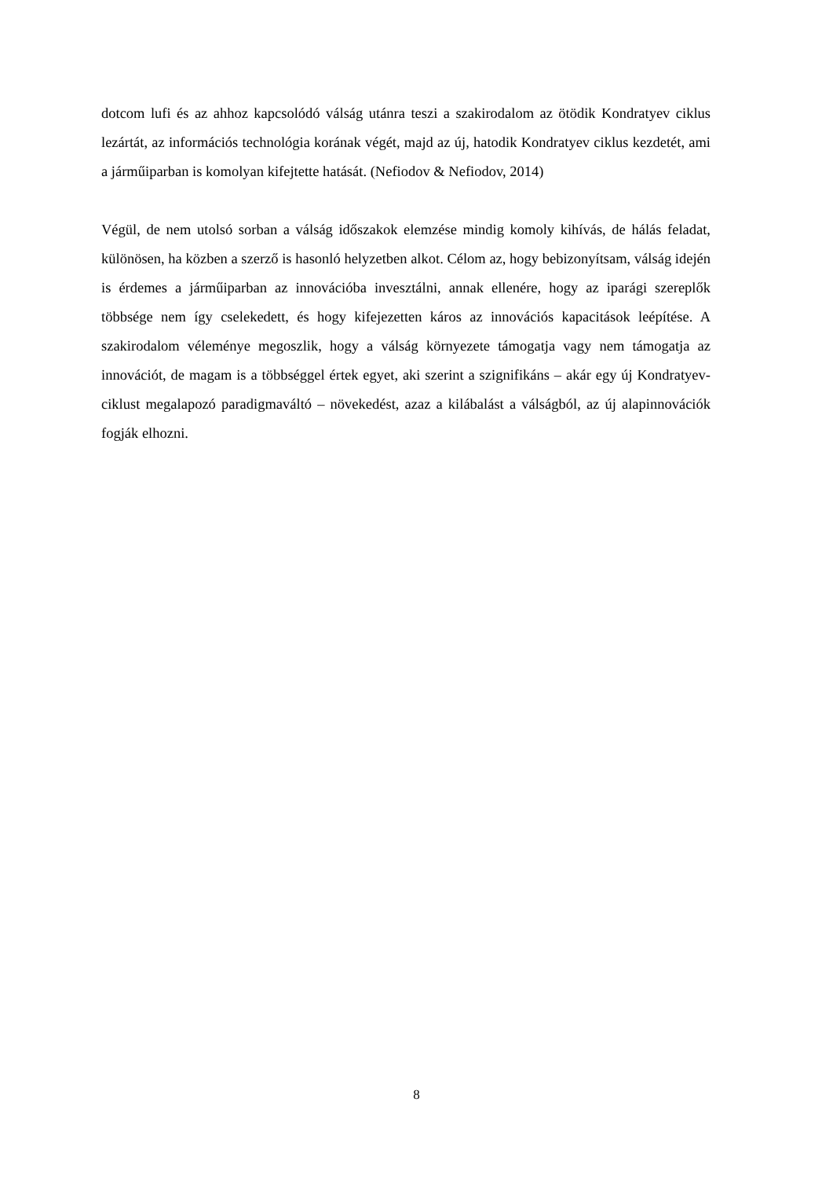dotcom lufi és az ahhoz kapcsolódó válság utánra teszi a szakirodalom az ötödik Kondratyev ciklus lezártát, az információs technológia korának végét, majd az új, hatodik Kondratyev ciklus kezdetét, ami a járműiparban is komolyan kifejtette hatását. (Nefiodov & Nefiodov, 2014)
Végül, de nem utolsó sorban a válság időszakok elemzése mindig komoly kihívás, de hálás feladat, különösen, ha közben a szerző is hasonló helyzetben alkot. Célom az, hogy bebizonyítsam, válság idején is érdemes a járműiparban az innovációba invesztálni, annak ellenére, hogy az iparági szereplők többsége nem így cselekedett, és hogy kifejezetten káros az innovációs kapacitások leépítése. A szakirodalom véleménye megoszlik, hogy a válság környezete támogatja vagy nem támogatja az innovációt, de magam is a többséggel értek egyet, aki szerint a szignifikáns – akár egy új Kondratyev-ciklust megalapozó paradigmaváltó – növekedést, azaz a kilábalást a válságból, az új alapinnovációk fogják elhozni.
8